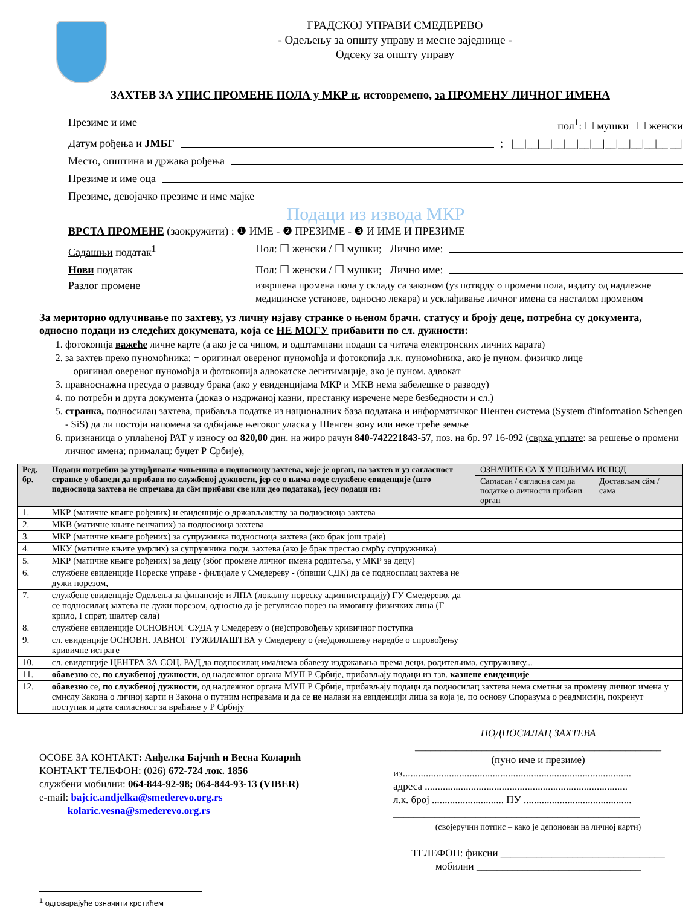ГРАДСКОЈ УПРАВИ СМЕДЕРЕВО
- Одељењу за општу управу и месне заједнице -
Одсеку за општу управу
ЗАХТЕВ ЗА УПИС ПРОМЕНЕ ПОЛА у МКР и, истовремено, за ПРОМЕНУ ЛИЧНОГ ИМЕНА
Презиме и име пол<sup>1</sup>: ☐ мушки ☐ женски
Датум рођења и ЈМБГ ; |__|__|__|__|__|__|__|__|__|__|__|__|__|
Место, општина и држава рођења
Презиме и име оца
Презиме, девојачко презиме и име мајке
Подаци из извода МКР
ВРСТА ПРОМЕНЕ (заокружити) : ❶ ИМЕ - ❷ ПРЕЗИМЕ - ❸ И ИМЕ И ПРЕЗИМЕ
Садашњи податак<sup>1</sup> Пол: ☐ женски / ☐ мушки; Лично име:
Нови податак Пол: ☐ женски / ☐ мушки; Лично име:
Разлог промене извршена промена пола у складу са законом (уз потврду о промени пола, издату од надлежне медицинске установе, односно лекара) и усклађивање личног имена са насталом променом
За меритoрно одлучивање по захтеву, уз личну изјаву странке о њеном брачн. статусу и броју деце, потребна су документа, односно подаци из следећих докумената, која се НЕ МОГУ прибавити по сл. дужности:
1. фотокопија важеће личне карте (а ако је са чипом, и одштампани подаци са читача електронских личних карата)
2. за захтев преко пуномоћника: − оригинал овереног пуномоћја и фотокопија л.к. пуномоћника, ако је пуном. физичко лице
− оригинал овереног пуномоћја и фотокопија адвокатске легитимације, ако је пуном. адвокат
3. правноснажна пресуда о разводу брака (ако у евиденцијама МКР и МКВ нема забелешке о разводу)
4. по потреби и друга документа (доказ о издржаној казни, престанку изречене мере безбедности и сл.)
5. странка, подносилац захтева, прибавља податке из националних база података и информатичког Шенген система (System d'information Schengen - SiS) да ли постоји напомена за одбијање његовог уласка у Шенген зону или неке треће земље
6. признаница о уплаћеној РАТ у износу од 820,00 дин. на жиро рачун 840-742221843-57, поз. на бр. 97 16-092 (сврха уплате: за решење о промени личног имена; прималац: буџет Р Србије),
| Ред. бр. | Подаци потребни за утврђивање чињеница о подносиоцу захтева, које је орган, на захтев и уз сагласност странке у обавези да прибави по службеној дужности, јер се о њима воде службене евиденције (што подносиоца захтева не спречава да сâм прибави све или део података), јесу подаци из: | ОЗНАЧИТЕ СА X У ПОЉИМА ИСПОД | |
| --- | --- | --- | --- |
| | | Сагласан / сагласна сам да податке о личности прибави орган | Достављам сâм / сама |
| 1. | МКР (матичне књиге рођених) и евиденције о држављанству за подносиоца захтева | | |
| 2. | МКВ (матичне књиге венчаних) за подносиоца захтева | | |
| 3. | МКР (матичне књиге рођених) за супружника подносиоца захтева (ако брак још траје) | | |
| 4. | МКУ (матичне књиге умрлих) за супружника подн. захтева (ако је брак престао смрћу супружника) | | |
| 5. | МКР (матичне књиге рођених) за децу (због промене личног имена родитеља, у МКР за децу) | | |
| 6. | службене евиденције Пореске управе - филијале у Смедереву - (бивши СДК) да се подносилац захтева не дужи порезом, | | |
| 7. | службене евиденције Одељења за финансије и ЛПА (локалну пореску администрацију) ГУ Смедерево, да се подносилац захтева не дужи порезом, односно да је регулисао порез на имовину физичких лица (Г крило, I спрат, шалтер сала) | | |
| 8. | службене евиденције ОСНОВНОГ СУДА у Смедереву о (не)спровођењу кривичног поступка | | |
| 9. | сл. евиденције ОСНОВН. ЈАВНОГ ТУЖИЛАШТВА у Смедереву о (не)доношењу наредбе о спровођењу кривичне истраге | | |
| 10. | сл. евиденције ЦЕНТРА ЗА СОЦ. РАД да подносилац има/нема обавезу издржавања према деци, родитељима, супружнику... | | |
| 11. | обавезно се, по службеној дужности , од надлежног органа МУП Р Србије, прибављају подаци из тзв. казнене евиденције | | |
| 12. | обавезно се, по службеној дужности , од надлежног органа МУП Р Србије, прибављају подаци да подносилац захтева нема сметњи за промену личног имена у смислу Закона о личној карти и Закона о путним исправама и да се не налази на евиденцији лица за која је, по основу Споразума о реадмисији, покренут поступак и дата сагласност за враћање у Р Србију | | |
ОСОБЕ ЗА КОНТАКТ: Анђелка Бајчић и Весна Коларић
КОНТАКТ ТЕЛЕФОН: (026) 672-724 лок. 1856
службени мобилни: 064-844-92-98; 064-844-93-13 (VIBER)
e-mail: bajcic.andjelka@smederevo.org.rs
kolaric.vesna@smederevo.org.rs
ПОДНОСИЛАЦ ЗАХТЕВА
________________________________________________
(пуно име и презиме)
из.........................................................................................
адреса ...............................................................................
л.к. број ............................ ПУ ..........................................
________________________________________________
(својеручни потпис – како је депонован на личној карти)
ТЕЛЕФОН: фиксни ________________________________
мобилни ________________________________
<sup>1</sup> одговарајуће означити крстићем